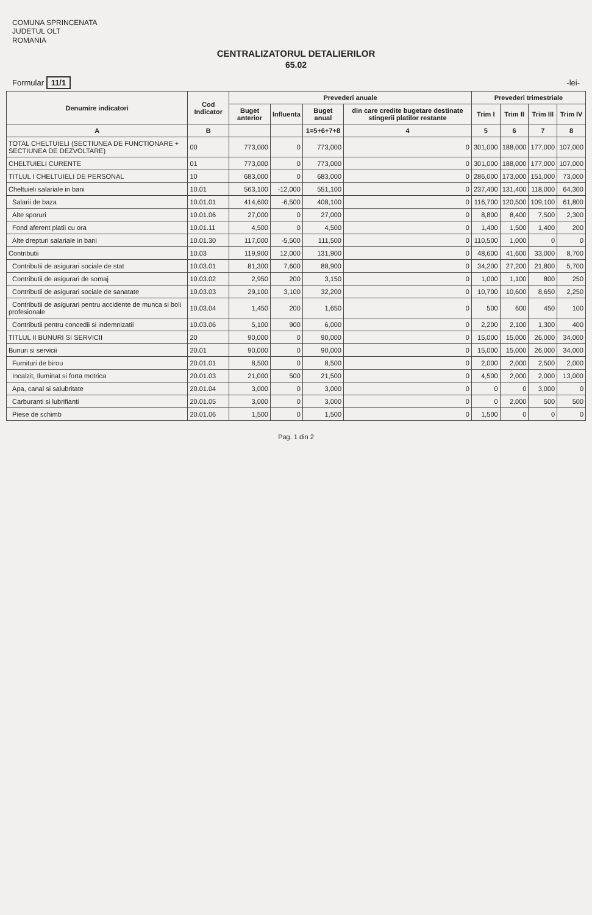COMUNA SPRINCENATA
JUDETUL OLT
ROMANIA
CENTRALIZATORUL DETALIERILOR
65.02
Formular 11/1 -lei-
| Denumire indicatori | Cod Indicator | Prevederi anuale | | | | Prevederi trimestriale | | | |
| --- | --- | --- | --- | --- | --- | --- | --- | --- | --- |
| | | Buget anterior | Influenta | Buget anual | din care credite bugetare destinate stingerii platilor restante | Trim I | Trim II | Trim III | Trim IV |
| A | B | | | 1=5+6+7+8 | 4 | 5 | 6 | 7 | 8 |
| TOTAL CHELTUIELI (SECTIUNEA DE FUNCTIONARE + SECTIUNEA DE DEZVOLTARE) | 00 | 773,000 | 0 | 773,000 | 0 | 301,000 | 188,000 | 177,000 | 107,000 |
| CHELTUIELI CURENTE | 01 | 773,000 | 0 | 773,000 | 0 | 301,000 | 188,000 | 177,000 | 107,000 |
| TITLUL I CHELTUIELI DE PERSONAL | 10 | 683,000 | 0 | 683,000 | 0 | 286,000 | 173,000 | 151,000 | 73,000 |
| Cheltuieli salariale in bani | 10.01 | 563,100 | -12,000 | 551,100 | 0 | 237,400 | 131,400 | 118,000 | 64,300 |
| Salarii de baza | 10.01.01 | 414,600 | -6,500 | 408,100 | 0 | 116,700 | 120,500 | 109,100 | 61,800 |
| Alte sporuri | 10.01.06 | 27,000 | 0 | 27,000 | 0 | 8,800 | 8,400 | 7,500 | 2,300 |
| Fond aferent platii cu ora | 10.01.11 | 4,500 | 0 | 4,500 | 0 | 1,400 | 1,500 | 1,400 | 200 |
| Alte drepturi salariale in bani | 10.01.30 | 117,000 | -5,500 | 111,500 | 0 | 110,500 | 1,000 | 0 | 0 |
| Contributii | 10.03 | 119,900 | 12,000 | 131,900 | 0 | 48,600 | 41,600 | 33,000 | 8,700 |
| Contributii de asigurari sociale de stat | 10.03.01 | 81,300 | 7,600 | 88,900 | 0 | 34,200 | 27,200 | 21,800 | 5,700 |
| Contributii de asigurari de somaj | 10.03.02 | 2,950 | 200 | 3,150 | 0 | 1,000 | 1,100 | 800 | 250 |
| Contributii de asigurari sociale de sanatate | 10.03.03 | 29,100 | 3,100 | 32,200 | 0 | 10,700 | 10,600 | 8,650 | 2,250 |
| Contributii de asigurari pentru accidente de munca si boli profesionale | 10.03.04 | 1,450 | 200 | 1,650 | 0 | 500 | 600 | 450 | 100 |
| Contributii pentru concedii si indemnizatii | 10.03.06 | 5,100 | 900 | 6,000 | 0 | 2,200 | 2,100 | 1,300 | 400 |
| TITLUL II BUNURI SI SERVICII | 20 | 90,000 | 0 | 90,000 | 0 | 15,000 | 15,000 | 26,000 | 34,000 |
| Bunuri si servicii | 20.01 | 90,000 | 0 | 90,000 | 0 | 15,000 | 15,000 | 26,000 | 34,000 |
| Furnituri de birou | 20.01.01 | 8,500 | 0 | 8,500 | 0 | 2,000 | 2,000 | 2,500 | 2,000 |
| Incalzit, Iluminat si forta motrica | 20.01.03 | 21,000 | 500 | 21,500 | 0 | 4,500 | 2,000 | 2,000 | 13,000 |
| Apa, canal si salubritate | 20.01.04 | 3,000 | 0 | 3,000 | 0 | 0 | 0 | 3,000 | 0 |
| Carburanti si lubrifianti | 20.01.05 | 3,000 | 0 | 3,000 | 0 | 0 | 2,000 | 500 | 500 |
| Piese de schimb | 20.01.06 | 1,500 | 0 | 1,500 | 0 | 1,500 | 0 | 0 | 0 |
Pag. 1 din 2